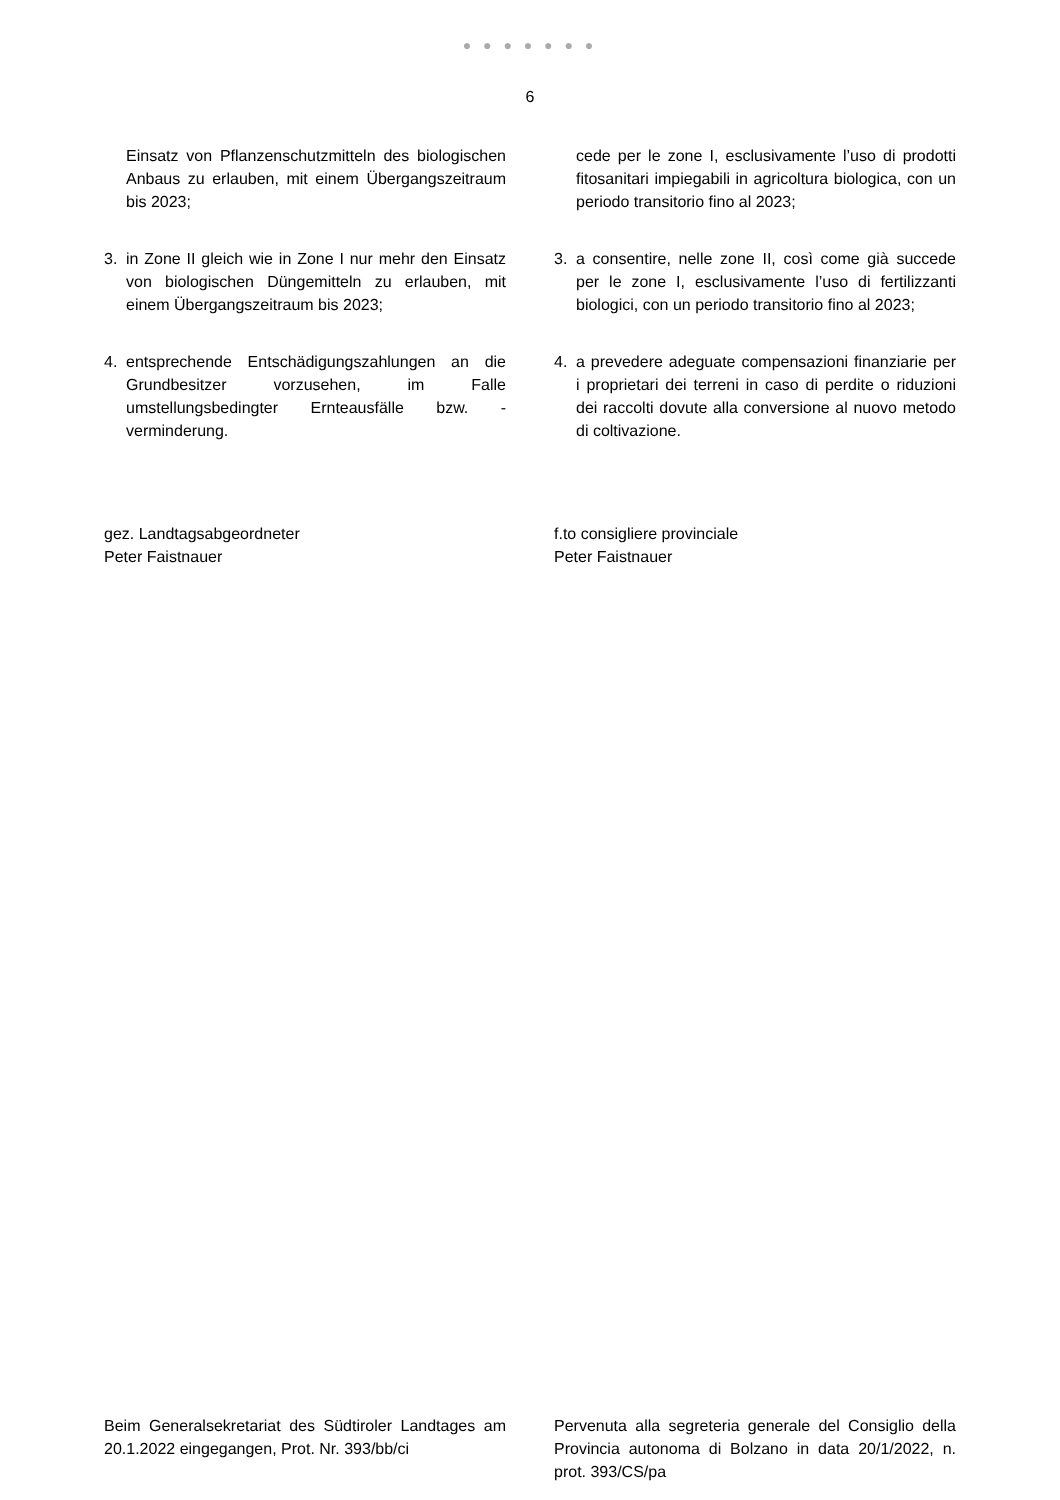● ● ● ● ● ● ●
6
Einsatz von Pflanzenschutzmitteln des biologischen Anbaus zu erlauben, mit einem Übergangszeitraum bis 2023;
3. in Zone II gleich wie in Zone I nur mehr den Einsatz von biologischen Düngemitteln zu erlauben, mit einem Übergangszeitraum bis 2023;
4. entsprechende Entschädigungszahlungen an die Grundbesitzer vorzusehen, im Falle umstellungsbedingter Ernteausfälle bzw. -verminderung.
cede per le zone I, esclusivamente l’uso di prodotti fitosanitari impiegabili in agricoltura biologica, con un periodo transitorio fino al 2023;
3. a consentire, nelle zone II, così come già succede per le zone I, esclusivamente l’uso di fertilizzanti biologici, con un periodo transitorio fino al 2023;
4. a prevedere adeguate compensazioni finanziarie per i proprietari dei terreni in caso di perdite o riduzioni dei raccolti dovute alla conversione al nuovo metodo di coltivazione.
gez. Landtagsabgeordneter
Peter Faistnauer
f.to consigliere provinciale
Peter Faistnauer
Beim Generalsekretariat des Südtiroler Landtages am 20.1.2022 eingegangen, Prot. Nr. 393/bb/ci
Pervenuta alla segreteria generale del Consiglio della Provincia autonoma di Bolzano in data 20/1/2022, n. prot. 393/CS/pa